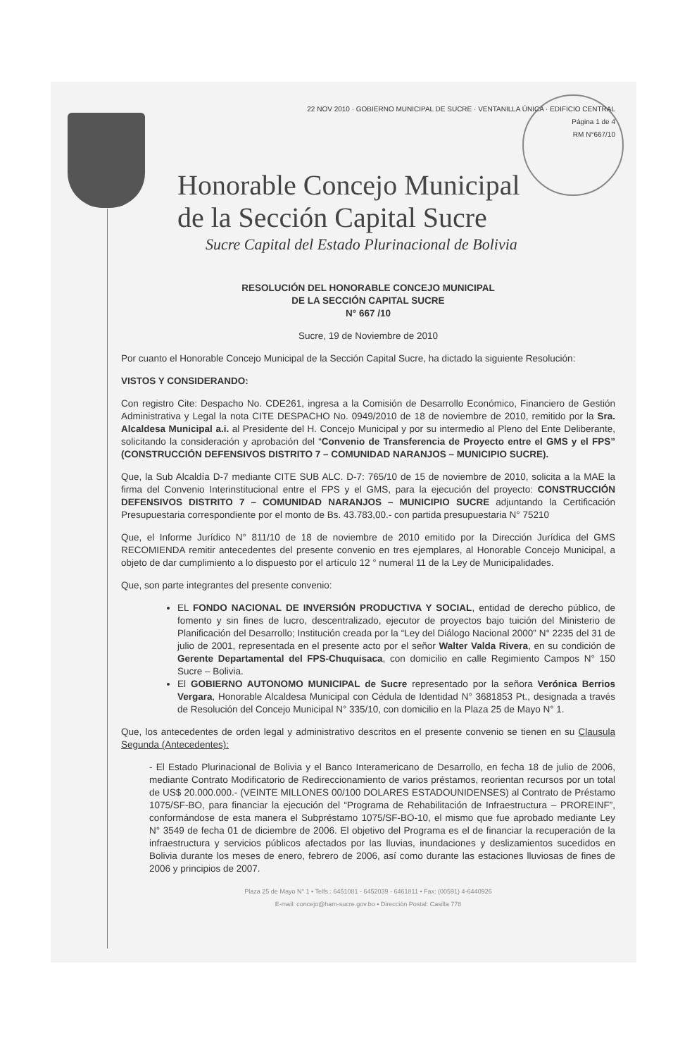22 NOV 2010 · GOBIERNO MUNICIPAL DE SUCRE · VENTANILLA ÚNICA · EDIFICIO CENTRAL
Página 1 de 4
RM N°667/10
Honorable Concejo Municipal
de la Sección Capital Sucre
Sucre Capital del Estado Plurinacional de Bolivia
RESOLUCIÓN DEL HONORABLE CONCEJO MUNICIPAL
DE LA SECCIÓN CAPITAL SUCRE
N° 667 /10
Sucre, 19 de Noviembre de 2010
Por cuanto el Honorable Concejo Municipal de la Sección Capital Sucre, ha dictado la siguiente Resolución:
VISTOS Y CONSIDERANDO:
Con registro Cite: Despacho No. CDE261, ingresa a la Comisión de Desarrollo Económico, Financiero de Gestión Administrativa y Legal la nota CITE DESPACHO No. 0949/2010 de 18 de noviembre de 2010, remitido por la Sra. Alcaldesa Municipal a.i. al Presidente del H. Concejo Municipal y por su intermedio al Pleno del Ente Deliberante, solicitando la consideración y aprobación del “Convenio de Transferencia de Proyecto entre el GMS y el FPS” (CONSTRUCCIÓN DEFENSIVOS DISTRITO 7 – COMUNIDAD NARANJOS – MUNICIPIO SUCRE).
Que, la Sub Alcaldía D-7 mediante CITE SUB ALC. D-7: 765/10 de 15 de noviembre de 2010, solicita a la MAE la firma del Convenio Interinstitucional entre el FPS y el GMS, para la ejecución del proyecto: CONSTRUCCIÓN DEFENSIVOS DISTRITO 7 – COMUNIDAD NARANJOS – MUNICIPIO SUCRE adjuntando la Certificación Presupuestaria correspondiente por el monto de Bs. 43.783,00.- con partida presupuestaria N° 75210
Que, el Informe Jurídico N° 811/10 de 18 de noviembre de 2010 emitido por la Dirección Jurídica del GMS RECOMIENDA remitir antecedentes del presente convenio en tres ejemplares, al Honorable Concejo Municipal, a objeto de dar cumplimiento a lo dispuesto por el artículo 12 ° numeral 11 de la Ley de Municipalidades.
Que, son parte integrantes del presente convenio:
EL FONDO NACIONAL DE INVERSIÓN PRODUCTIVA Y SOCIAL, entidad de derecho público, de fomento y sin fines de lucro, descentralizado, ejecutor de proyectos bajo tuición del Ministerio de Planificación del Desarrollo; Institución creada por la “Ley del Diálogo Nacional 2000” N° 2235 del 31 de julio de 2001, representada en el presente acto por el señor Walter Valda Rivera, en su condición de Gerente Departamental del FPS-Chuquisaca, con domicilio en calle Regimiento Campos N° 150 Sucre – Bolivia.
El GOBIERNO AUTONOMO MUNICIPAL de Sucre representado por la señora Verónica Berrios Vergara, Honorable Alcaldesa Municipal con Cédula de Identidad N° 3681853 Pt., designada a través de Resolución del Concejo Municipal N° 335/10, con domicilio en la Plaza 25 de Mayo N° 1.
Que, los antecedentes de orden legal y administrativo descritos en el presente convenio se tienen en su Clausula Segunda (Antecedentes):
- El Estado Plurinacional de Bolivia y el Banco Interamericano de Desarrollo, en fecha 18 de julio de 2006, mediante Contrato Modificatorio de Redireccionamiento de varios préstamos, reorientan recursos por un total de US$ 20.000.000.- (VEINTE MILLONES 00/100 DOLARES ESTADOUNIDENSES) al Contrato de Préstamo 1075/SF-BO, para financiar la ejecución del “Programa de Rehabilitación de Infraestructura – PROREINF”, conformándose de esta manera el Subpréstamo 1075/SF-BO-10, el mismo que fue aprobado mediante Ley N° 3549 de fecha 01 de diciembre de 2006. El objetivo del Programa es el de financiar la recuperación de la infraestructura y servicios públicos afectados por las lluvias, inundaciones y deslizamientos sucedidos en Bolivia durante los meses de enero, febrero de 2006, así como durante las estaciones lluviosas de fines de 2006 y principios de 2007.
Plaza 25 de Mayo N° 1 • Telfs.: 6451081 - 6452039 - 6461811 • Fax: (00591) 4-6440926
E-mail: concejo@ham-sucre.gov.bo • Dirección Postal: Casilla 778